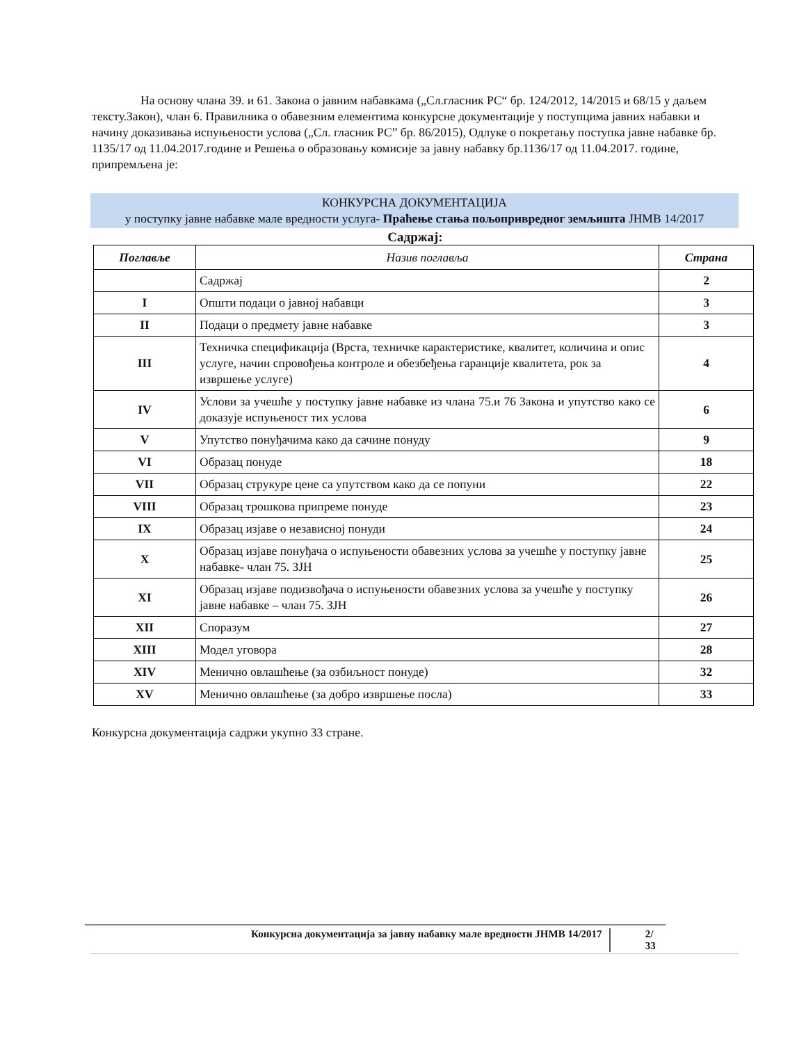На основу члана 39. и 61. Закона о јавним набавкама („Сл.гласник РС“ бр. 124/2012, 14/2015 и 68/15 у даљем тексту.Закон), члан 6. Правилника о обавезним елементима конкурсне документације у поступцима јавних набавки и начину доказивања испуњености услова („Сл. гласник РС” бр. 86/2015), Одлуке о покретању поступка јавне набавке бр. 1135/17 од 11.04.2017.године и Решења о образовању комисије за јавну набавку бр.1136/17 од 11.04.2017. године, припремљена је:
КОНКУРСНА ДОКУМЕНТАЦИЈА
у поступку јавне набавке мале вредности услуга- Праћење стања пољопривредног земљишта ЈНМВ 14/2017
Садржај:
| Поглавље | Назив поглавља | Страна |
| --- | --- | --- |
| | Садржај | 2 |
| I | Општи подаци о јавној набавци | 3 |
| II | Подаци о предмету јавне набавке | 3 |
| III | Техничка спецификација (Врста, техничке карактеристике, квалитет, количина и опис услуге, начин спровођења контроле и обезбеђења гаранције квалитета, рок за извршење услуге) | 4 |
| IV | Услови за учешће у поступку јавне набавке из члана 75.и 76 Закона и упутство како се доказује испуњеност тих услова | 6 |
| V | Упутство понуђачима како да сачине понуду | 9 |
| VI | Образац понуде | 18 |
| VII | Образац струкуре цене са упутством како да се попуни | 22 |
| VIII | Образац трошкова припреме понуде | 23 |
| IX | Образац изјаве о независној понуди | 24 |
| X | Образац изјаве понуђача о испуњености обавезних услова за учешће у поступку јавне набавке- члан 75. ЗЈН | 25 |
| XI | Образац изјаве подизвођача о испуњености обавезних услова за учешће у поступку јавне набавке – члан 75. ЗЈН | 26 |
| XII | Споразум | 27 |
| XIII | Модел уговора | 28 |
| XIV | Менично овлашћење (за озбиљност понуде) | 32 |
| XV | Менично овлашћење (за добро извршење посла) | 33 |
Конкурсна документација садржи укупно 33 стране.
Конкурсна документација за јавну набавку мале вредности ЈНМВ 14/2017 2/ 33